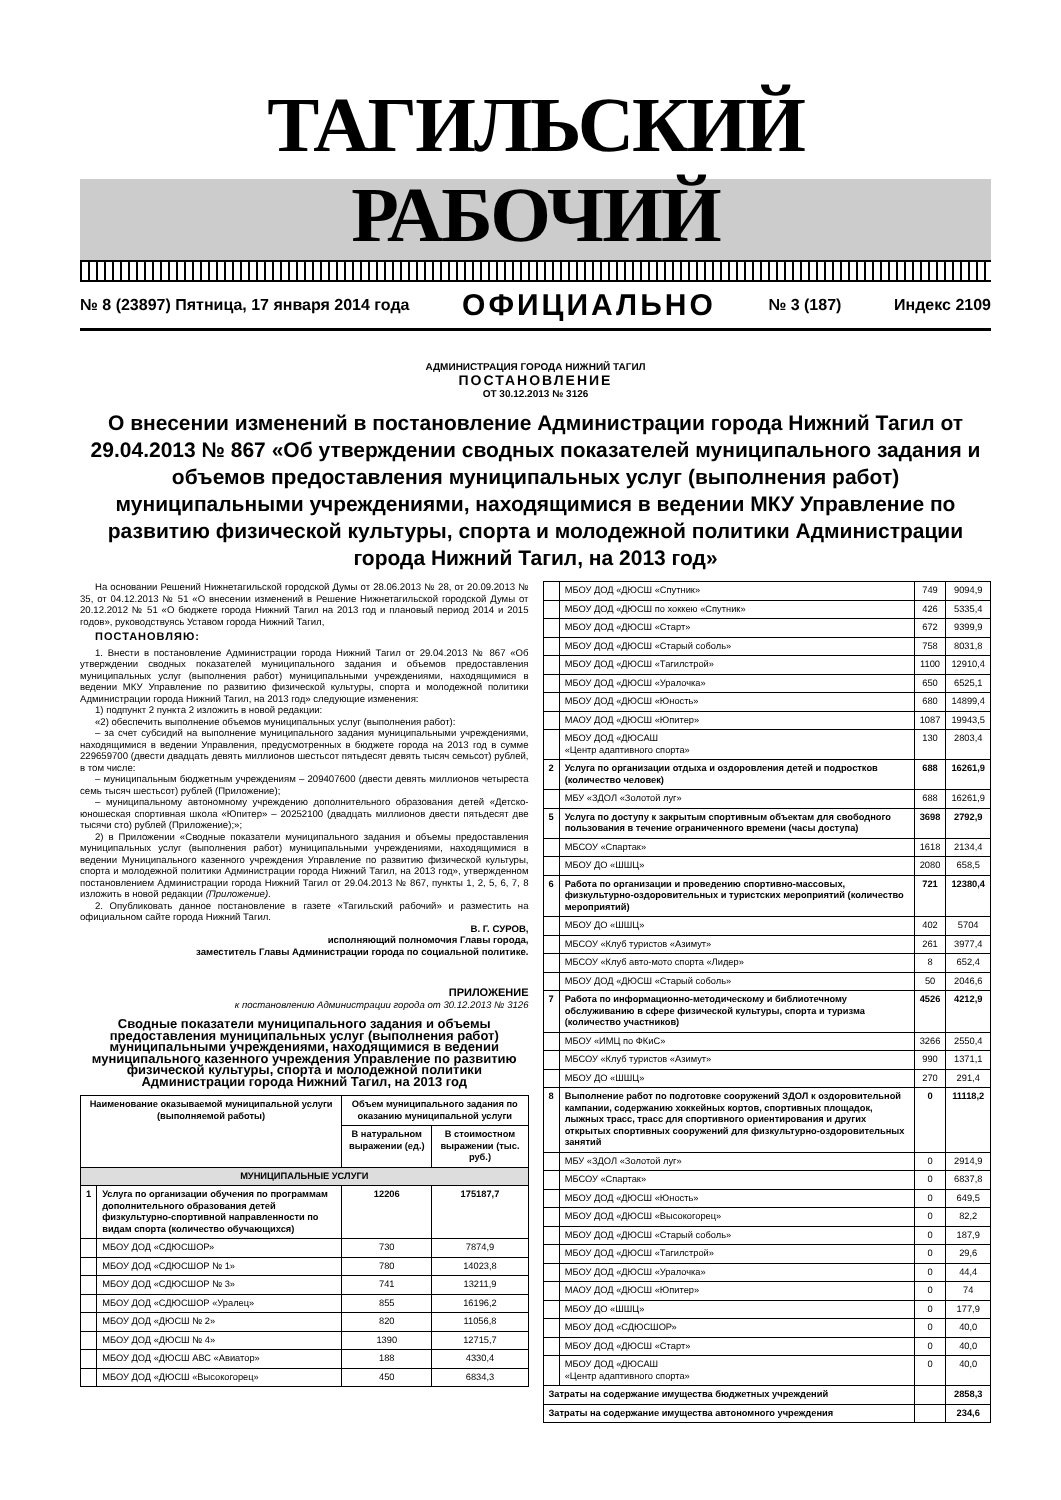ТАГИЛЬСКИЙ РАБОЧИЙ
№ 8 (23897) Пятница, 17 января 2014 года ОФИЦИАЛЬНО № 3 (187) Индекс 2109
АДМИНИСТРАЦИЯ ГОРОДА НИЖНИЙ ТАГИЛ
ПОСТАНОВЛЕНИЕ
ОТ 30.12.2013 № 3126
О внесении изменений в постановление Администрации города Нижний Тагил от 29.04.2013 № 867 «Об утверждении сводных показателей муниципального задания и объемов предоставления муниципальных услуг (выполнения работ) муниципальными учреждениями, находящимися в ведении МКУ Управление по развитию физической культуры, спорта и молодежной политики Администрации города Нижний Тагил, на 2013 год»
На основании Решений Нижнетагильской городской Думы от 28.06.2013 № 28, от 20.09.2013 № 35, от 04.12.2013 № 51 «О внесении изменений в Решение Нижнетагильской городской Думы от 20.12.2012 № 51 «О бюджете города Нижний Тагил на 2013 год и плановый период 2014 и 2015 годов», руководствуясь Уставом города Нижний Тагил,
ПОСТАНОВЛЯЮ:
1. Внести в постановление Администрации города Нижний Тагил от 29.04.2013 № 867 «Об утверждении сводных показателей муниципального задания и объемов предоставления муниципальных услуг (выполнения работ) муниципальными учреждениями, находящимися в ведении МКУ Управление по развитию физической культуры, спорта и молодежной политики Администрации города Нижний Тагил, на 2013 год» следующие изменения:
1) подпункт 2 пункта 2 изложить в новой редакции:
«2) обеспечить выполнение объемов муниципальных услуг (выполнения работ):
– за счет субсидий на выполнение муниципального задания муниципальными учреждениями, находящимися в ведении Управления, предусмотренных в бюджете города на 2013 год в сумме 229659700 (двести двадцать девять миллионов шестьсот пятьдесят девять тысяч семьсот) рублей, в том числе:
– муниципальным бюджетным учреждениям – 209407600 (двести девять миллионов четыреста семь тысяч шестьсот) рублей (Приложение);
– муниципальному автономному учреждению дополнительного образования детей «Детско-юношеская спортивная школа «Юпитер» – 20252100 (двадцать миллионов двести пятьдесят две тысячи сто) рублей (Приложение);»;
2) в Приложении «Сводные показатели муниципального задания и объемы предоставления муниципальных услуг (выполнения работ) муниципальными учреждениями, находящимися в ведении Муниципального казенного учреждения Управление по развитию физической культуры, спорта и молодежной политики Администрации города Нижний Тагил, на 2013 год», утвержденном постановлением Администрации города Нижний Тагил от 29.04.2013 № 867, пункты 1, 2, 5, 6, 7, 8 изложить в новой редакции (Приложение).
2. Опубликовать данное постановление в газете «Тагильский рабочий» и разместить на официальном сайте города Нижний Тагил.
В. Г. СУРОВ,
исполняющий полномочия Главы города,
заместитель Главы Администрации города по социальной политике.
ПРИЛОЖЕНИЕ
к постановлению Администрации города от 30.12.2013 № 3126
Сводные показатели муниципального задания и объемы предоставления муниципальных услуг (выполнения работ) муниципальными учреждениями, находящимися в ведении муниципального казенного учреждения Управление по развитию физической культуры, спорта и молодежной политики Администрации города Нижний Тагил, на 2013 год
| Наименование оказываемой муниципальной услуги (выполняемой работы) | | Объем муниципального задания по оказанию муниципальной услуги | |
| --- | --- | --- | --- |
| | | В натуральном выражении (ед.) | В стоимостном выражении (тыс. руб.) |
| МУНИЦИПАЛЬНЫЕ УСЛУГИ | | | |
| 1 | Услуга по организации обучения по программам дополнительного образования детей физкультурно-спортивной направленности по видам спорта (количество обучающихся) | 12206 | 175187,7 |
| | МБОУ ДОД «СДЮСШОР» | 730 | 7874,9 |
| | МБОУ ДОД «СДЮСШОР № 1» | 780 | 14023,8 |
| | МБОУ ДОД «СДЮСШОР № 3» | 741 | 13211,9 |
| | МБОУ ДОД «СДЮСШОР «Уралец» | 855 | 16196,2 |
| | МБОУ ДОД «ДЮСШ № 2» | 820 | 11056,8 |
| | МБОУ ДОД «ДЮСШ № 4» | 1390 | 12715,7 |
| | МБОУ ДОД «ДЮСШ АВС «Авиатор» | 188 | 4330,4 |
| | МБОУ ДОД «ДЮСШ «Высокогорец» | 450 | 6834,3 |
| | МБОУ ДОД «ДЮСШ «Спутник» | 749 | 9094,9 |
| | МБОУ ДОД «ДЮСШ по хоккею «Спутник» | 426 | 5335,4 |
| | МБОУ ДОД «ДЮСШ «Старт» | 672 | 9399,9 |
| | МБОУ ДОД «ДЮСШ «Старый соболь» | 758 | 8031,8 |
| | МБОУ ДОД «ДЮСШ «Тагилстрой» | 1100 | 12910,4 |
| | МБОУ ДОД «ДЮСШ «Уралочка» | 650 | 6525,1 |
| | МБОУ ДОД «ДЮСШ «Юность» | 680 | 14899,4 |
| | МАОУ ДОД «ДЮСШ «Юпитер» | 1087 | 19943,5 |
| | МБОУ ДОД «ДЮСАШ «Центр адаптивного спорта» | 130 | 2803,4 |
| 2 | Услуга по организации отдыха и оздоровления детей и подростков (количество человек) | 688 | 16261,9 |
| | МБУ «ЗДОЛ «Золотой луг» | 688 | 16261,9 |
| 5 | Услуга по доступу к закрытым спортивным объектам для свободного пользования в течение ограниченного времени (часы доступа) | 3698 | 2792,9 |
| | МБСОУ «Спартак» | 1618 | 2134,4 |
| | МБОУ ДО «ШШЦ» | 2080 | 658,5 |
| 6 | Работа по организации и проведению спортивно-массовых, физкультурно-оздоровительных и туристских мероприятий (количество мероприятий) | 721 | 12380,4 |
| | МБОУ ДО «ШШЦ» | 402 | 5704 |
| | МБСОУ «Клуб туристов «Азимут» | 261 | 3977,4 |
| | МБСОУ «Клуб авто-мото спорта «Лидер» | 8 | 652,4 |
| | МБОУ ДОД «ДЮСШ «Старый соболь» | 50 | 2046,6 |
| 7 | Работа по информационно-методическому и библиотечному обслуживанию в сфере физической культуры, спорта и туризма (количество участников) | 4526 | 4212,9 |
| | МБОУ «ИМЦ по ФКиС» | 3266 | 2550,4 |
| | МБСОУ «Клуб туристов «Азимут» | 990 | 1371,1 |
| | МБОУ ДО «ШШЦ» | 270 | 291,4 |
| 8 | Выполнение работ по подготовке сооружений ЗДОЛ к оздоровительной кампании, содержанию хоккейных кортов, спортивных площадок, лыжных трасс, трасс для спортивного ориентирования и других открытых спортивных сооружений для физкультурно-оздоровительных занятий | 0 | 11118,2 |
| | МБУ «ЗДОЛ «Золотой луг» | 0 | 2914,9 |
| | МБСОУ «Спартак» | 0 | 6837,8 |
| | МБОУ ДОД «ДЮСШ «Юность» | 0 | 649,5 |
| | МБОУ ДОД «ДЮСШ «Высокогорец» | 0 | 82,2 |
| | МБОУ ДОД «ДЮСШ «Старый соболь» | 0 | 187,9 |
| | МБОУ ДОД «ДЮСШ «Тагилстрой» | 0 | 29,6 |
| | МБОУ ДОД «ДЮСШ «Уралочка» | 0 | 44,4 |
| | МАОУ ДОД «ДЮСШ «Юпитер» | 0 | 74 |
| | МБОУ ДО «ШШЦ» | 0 | 177,9 |
| | МБОУ ДОД «СДЮСШОР» | 0 | 40,0 |
| | МБОУ ДОД «ДЮСШ «Старт» | 0 | 40,0 |
| | МБОУ ДОД «ДЮСАШ «Центр адаптивного спорта» | 0 | 40,0 |
| Затраты на содержание имущества бюджетных учреждений | | | 2858,3 |
| Затраты на содержание имущества автономного учреждения | | | 234,6 |